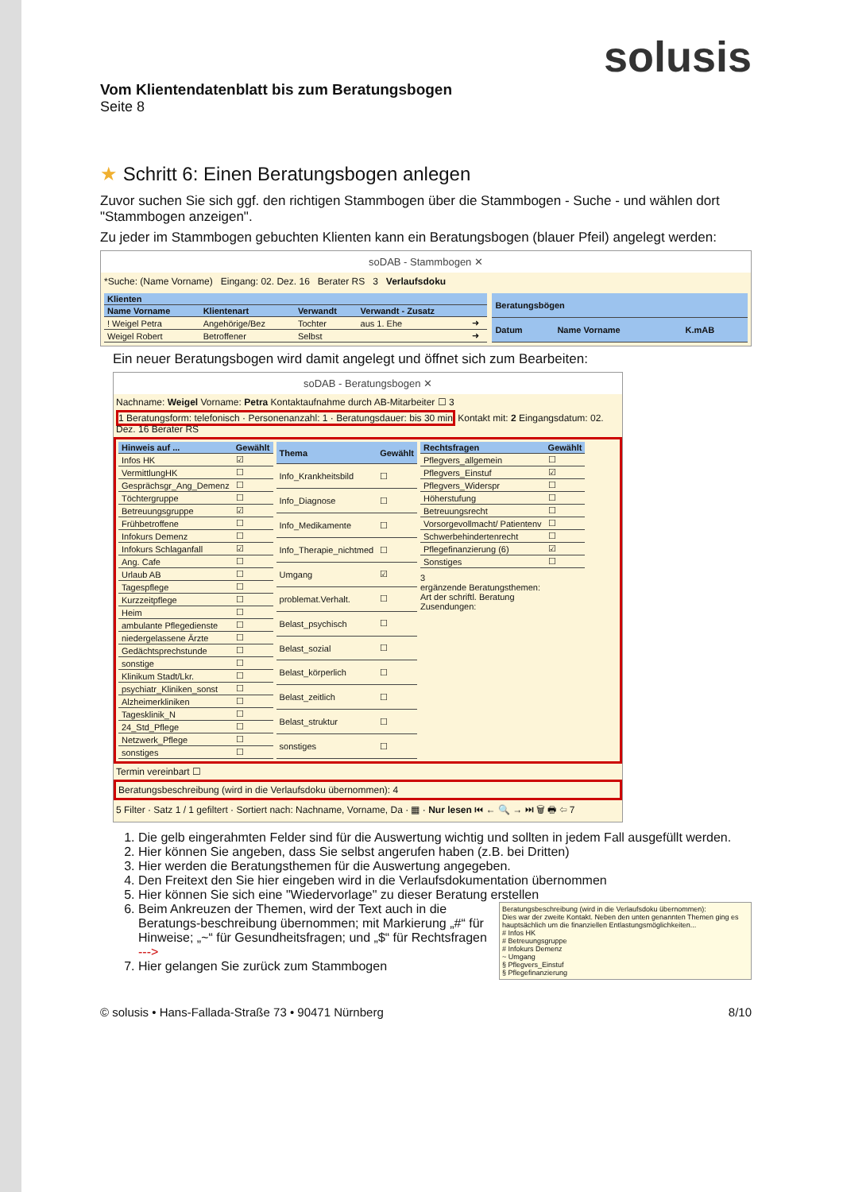solusis
Vom Klientendatenblatt bis zum Beratungsbogen
Seite 8
★ Schritt 6: Einen Beratungsbogen anlegen
Zuvor suchen Sie sich ggf. den richtigen Stammbogen über die Stammbogen - Suche - und wählen dort "Stammbogen anzeigen".
Zu jeder im Stammbogen gebuchten Klienten kann ein Beratungsbogen (blauer Pfeil) angelegt werden:
soDAB - Stammbogen ✕
*Suche: (Name Vorname) Eingang: 02. Dez. 16 Berater RS 3 Verlaufsdoku
| Klienten | | | | |
| --- | --- | --- | --- | --- |
| Name Vorname | Klientenart | Verwandt | Verwandt - Zusatz | |
| ! Weigel Petra | Angehörige/Bez | Tochter | aus 1. Ehe | ➜ |
| Weigel Robert | Betroffener | Selbst | | ➜ |
| Beratungsbögen | | |
| --- | --- | --- |
| Datum | Name Vorname | K.mAB |
Ein neuer Beratungsbogen wird damit angelegt und öffnet sich zum Bearbeiten:
soDAB - Beratungsbogen ✕
Nachname: Weigel Vorname: Petra Kontaktaufnahme durch AB-Mitarbeiter ☐ 3
1 Beratungsform: telefonisch · Personenanzahl: 1 · Beratungsdauer: bis 30 min Kontakt mit: 2 Eingangsdatum: 02. Dez. 16 Berater RS
| Hinweis auf ... | Gewählt |
| --- | --- |
| Infos HK | ☑ |
| VermittlungHK | ☐ |
| Gesprächsgr_Ang_Demenz | ☐ |
| Töchtergruppe | ☐ |
| Betreuungsgruppe | ☑ |
| Frühbetroffene | ☐ |
| Infokurs Demenz | ☐ |
| Infokurs Schlaganfall | ☑ |
| Ang. Cafe | ☐ |
| Urlaub AB | ☐ |
| Tagespflege | ☐ |
| Kurzzeitpflege | ☐ |
| Heim | ☐ |
| ambulante Pflegedienste | ☐ |
| niedergelassene Ärzte | ☐ |
| Gedächtsprechstunde | ☐ |
| sonstige | ☐ |
| Klinikum Stadt/Lkr. | ☐ |
| psychiatr_Kliniken_sonst | ☐ |
| Alzheimerkliniken | ☐ |
| Tagesklinik_N | ☐ |
| 24_Std_Pflege | ☐ |
| Netzwerk_Pflege | ☐ |
| sonstiges | ☐ |
| Thema | Gewählt |
| --- | --- |
| Info_Krankheitsbild | ☐ |
| Info_Diagnose | ☐ |
| Info_Medikamente | ☐ |
| Info_Therapie_nichtmed | ☐ |
| Umgang | ☑ |
| problemat.Verhalt. | ☐ |
| Belast_psychisch | ☐ |
| Belast_sozial | ☐ |
| Belast_körperlich | ☐ |
| Belast_zeitlich | ☐ |
| Belast_struktur | ☐ |
| sonstiges | ☐ |
| Rechtsfragen | Gewählt |
| --- | --- |
| Pflegvers_allgemein | ☐ |
| Pflegvers_Einstuf | ☑ |
| Pflegvers_Widerspr | ☐ |
| Höherstufung | ☐ |
| Betreuungsrecht | ☐ |
| Vorsorgevollmacht/ Patientenv | ☐ |
| Schwerbehindertenrecht | ☐ |
| Pflegefinanzierung (6) | ☑ |
| Sonstiges | ☐ |
3
ergänzende Beratungsthemen:
Art der schriftl. Beratung
Zusendungen:
Termin vereinbart ☐
Beratungsbeschreibung (wird in die Verlaufsdoku übernommen): 4
5 Filter · Satz 1 / 1 gefiltert · Sortiert nach: Nachname, Vorname, Da · ▦ · Nur lesen ⏮ ← 🔍 → ⏭ 🗑 🖶 ⇦ 7
1. Die gelb eingerahmten Felder sind für die Auswertung wichtig und sollten in jedem Fall ausgefüllt werden.
2. Hier können Sie angeben, dass Sie selbst angerufen haben (z.B. bei Dritten)
3. Hier werden die Beratungsthemen für die Auswertung angegeben.
4. Den Freitext den Sie hier eingeben wird in die Verlaufsdokumentation übernommen
5. Hier können Sie sich eine "Wiedervorlage" zu dieser Beratung erstellen
6. Beratungsbeschreibung (wird in die Verlaufsdoku übernommen):
Dies war der zweite Kontakt. Neben den unten genannten Themen ging es hauptsächlich um die finanziellen Entlastungsmöglichkeiten...
# Infos HK
# Betreuungsgruppe
# Infokurs Demenz
~ Umgang
§ Pflegvers_Einstuf
§ Pflegefinanzierung
Beim Ankreuzen der Themen, wird der Text auch in die Beratungs-beschreibung übernommen; mit Markierung „#“ für Hinweise; „~“ für Gesundheitsfragen; und „$“ für Rechtsfragen --->
7. Hier gelangen Sie zurück zum Stammbogen
© solusis • Hans-Fallada-Straße 73 • 90471 Nürnberg 8/10